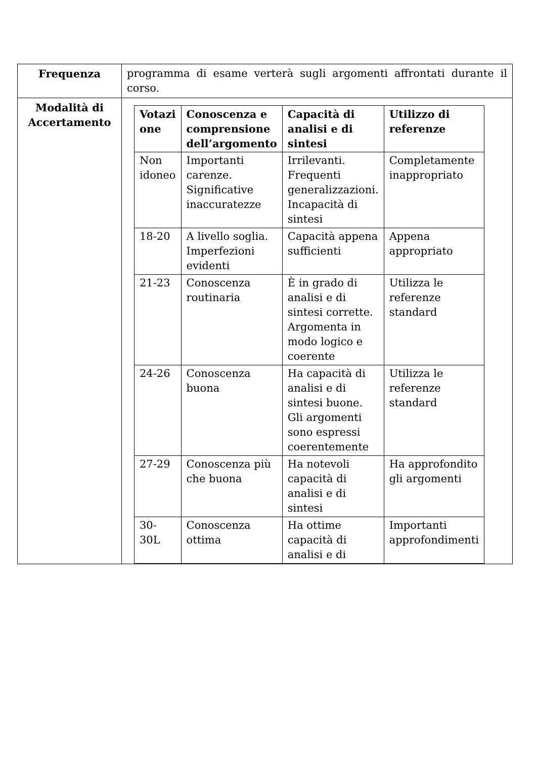| Frequenza | programma di esame verterà sugli argomenti affrontati durante il corso. |
| Modalità di Accertamento | / Votazi one / Conoscenza e comprensione dell’argomento / Capacità di analisi e di sintesi / Utilizzo di referenze / / --- / --- / --- / --- / / Non idoneo / Importanti carenze. Significative inaccuratezze / Irrilevanti. Frequenti generalizzazioni. Incapacità di sintesi / Completamente inappropriato / / 18-20 / A livello soglia. Imperfezioni evidenti / Capacità appena sufficienti / Appena appropriato / / 21-23 / Conoscenza routinaria / È in grado di analisi e di sintesi corrette. Argomenta in modo logico e coerente / Utilizza le referenze standard / / 24-26 / Conoscenza buona / Ha capacità di analisi e di sintesi buone. Gli argomenti sono espressi coerentemente / Utilizza le referenze standard / / 27-29 / Conoscenza più che buona / Ha notevoli capacità di analisi e di sintesi / Ha approfondito gli argomenti / / 30-30L / Conoscenza ottima / Ha ottime capacità di analisi e di / Importanti approfondimenti / |